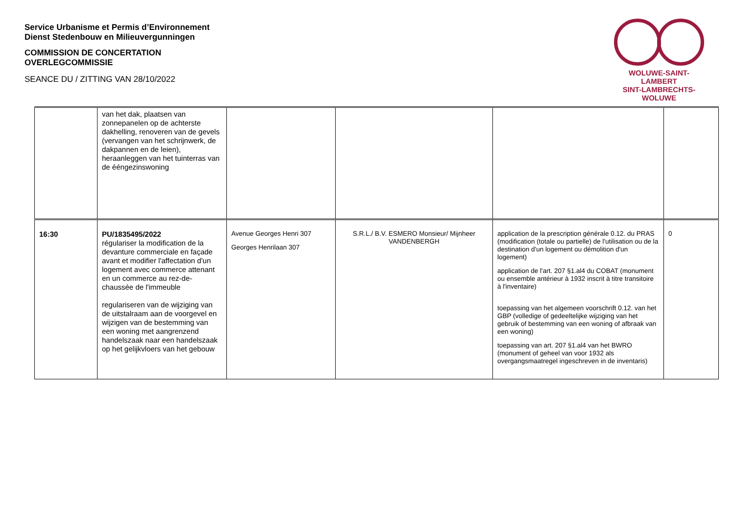Service Urbanisme et Permis d’Environnement
Dienst Stedenbouw en Milieuvergunningen
COMMISSION DE CONCERTATION
OVERLEGCOMMISSIE
SEANCE DU / ZITTING VAN 28/10/2022
WOLUWE-SAINT-LAMBERT
SINT-LAMBRECHTS-WOLUWE
| | van het dak, plaatsen van zonnepanelen op de achterste dakhelling, renoveren van de gevels (vervangen van het schrijnwerk, de dakpannen en de leien), heraanleggen van het tuinterras van de ééngezinswoning | | | | |
| 16:30 | PU/1835495/2022 régulariser la modification de la devanture commerciale en façade avant et modifier l'affectation d'un logement avec commerce attenant en un commerce au rez-de-chaussée de l'immeuble regulariseren van de wijziging van de uitstalraam aan de voorgevel en wijzigen van de bestemming van een woning met aangrenzend handelszaak naar een handelszaak op het gelijkvloers van het gebouw | Avenue Georges Henri 307 Georges Henrilaan 307 | S.R.L./ B.V. ESMERO Monsieur/ Mijnheer VANDENBERGH | application de la prescription générale 0.12. du PRAS (modification (totale ou partielle) de l'utilisation ou de la destination d'un logement ou démolition d'un logement) application de l'art. 207 §1.al4 du COBAT (monument ou ensemble antérieur à 1932 inscrit à titre transitoire à l'inventaire) toepassing van het algemeen voorschrift 0.12. van het GBP (volledige of gedeeltelijke wijziging van het gebruik of bestemming van een woning of afbraak van een woning) toepassing van art. 207 §1.al4 van het BWRO (monument of geheel van voor 1932 als overgangsmaatregel ingeschreven in de inventaris) | 0 |